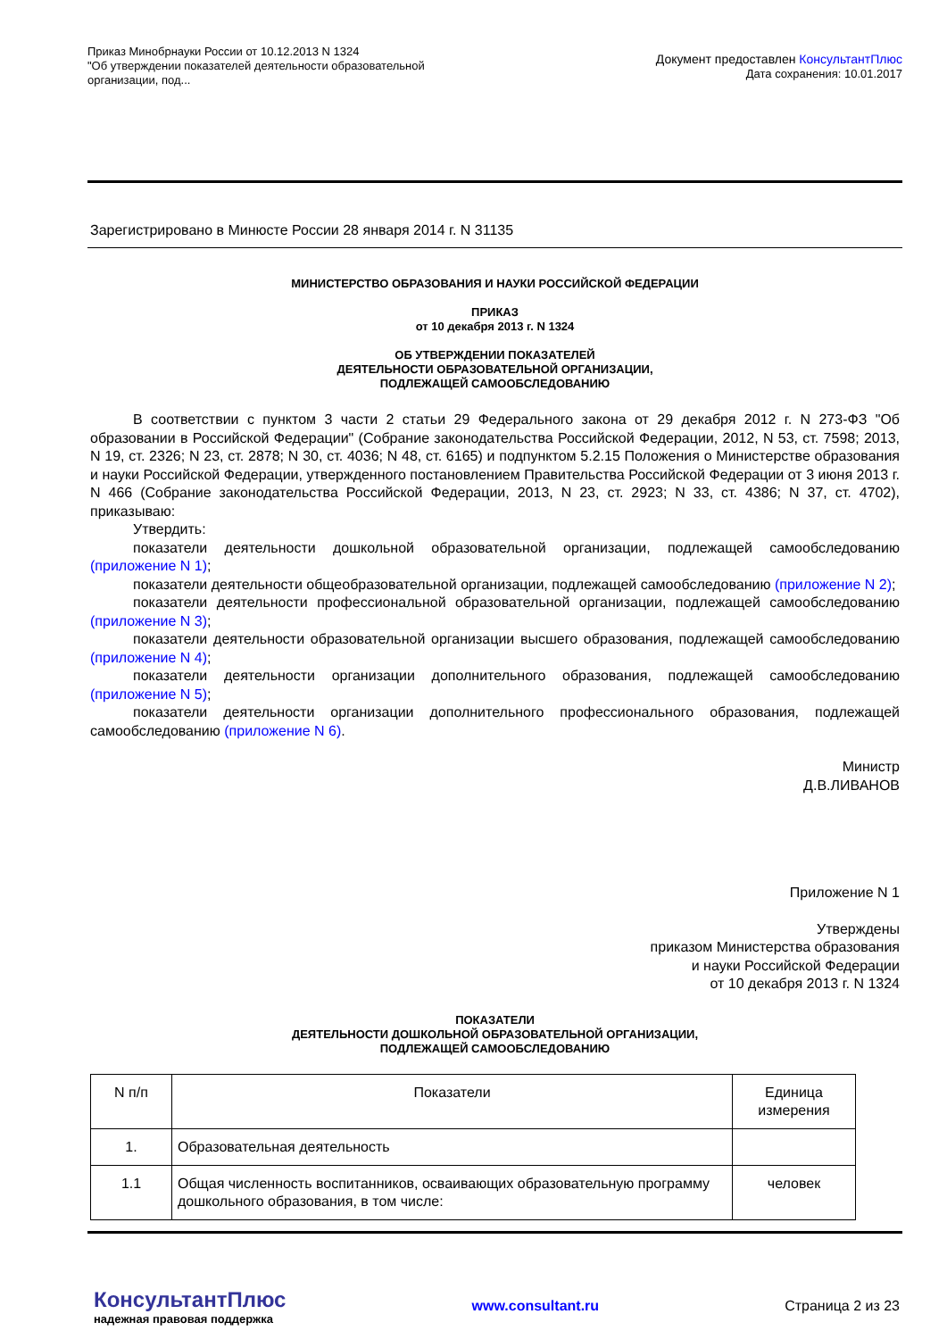Приказ Минобрнауки России от 10.12.2013 N 1324
"Об утверждении показателей деятельности образовательной
организации, под...
Документ предоставлен КонсультантПлюс
Дата сохранения: 10.01.2017
Зарегистрировано в Минюсте России 28 января 2014 г. N 31135
МИНИСТЕРСТВО ОБРАЗОВАНИЯ И НАУКИ РОССИЙСКОЙ ФЕДЕРАЦИИ
ПРИКАЗ
от 10 декабря 2013 г. N 1324
ОБ УТВЕРЖДЕНИИ ПОКАЗАТЕЛЕЙ
ДЕЯТЕЛЬНОСТИ ОБРАЗОВАТЕЛЬНОЙ ОРГАНИЗАЦИИ,
ПОДЛЕЖАЩЕЙ САМООБСЛЕДОВАНИЮ
В соответствии с пунктом 3 части 2 статьи 29 Федерального закона от 29 декабря 2012 г. N 273-ФЗ "Об образовании в Российской Федерации" (Собрание законодательства Российской Федерации, 2012, N 53, ст. 7598; 2013, N 19, ст. 2326; N 23, ст. 2878; N 30, ст. 4036; N 48, ст. 6165) и подпунктом 5.2.15 Положения о Министерстве образования и науки Российской Федерации, утвержденного постановлением Правительства Российской Федерации от 3 июня 2013 г. N 466 (Собрание законодательства Российской Федерации, 2013, N 23, ст. 2923; N 33, ст. 4386; N 37, ст. 4702), приказываю:
Утвердить:
показатели деятельности дошкольной образовательной организации, подлежащей самообследованию (приложение N 1);
показатели деятельности общеобразовательной организации, подлежащей самообследованию (приложение N 2);
показатели деятельности профессиональной образовательной организации, подлежащей самообследованию (приложение N 3);
показатели деятельности образовательной организации высшего образования, подлежащей самообследованию (приложение N 4);
показатели деятельности организации дополнительного образования, подлежащей самообследованию (приложение N 5);
показатели деятельности организации дополнительного профессионального образования, подлежащей самообследованию (приложение N 6).
Министр
Д.В.ЛИВАНОВ
Приложение N 1
Утверждены
приказом Министерства образования
и науки Российской Федерации
от 10 декабря 2013 г. N 1324
ПОКАЗАТЕЛИ
ДЕЯТЕЛЬНОСТИ ДОШКОЛЬНОЙ ОБРАЗОВАТЕЛЬНОЙ ОРГАНИЗАЦИИ,
ПОДЛЕЖАЩЕЙ САМООБСЛЕДОВАНИЮ
| N п/п | Показатели | Единица измерения |
| --- | --- | --- |
| 1. | Образовательная деятельность | |
| 1.1 | Общая численность воспитанников, осваивающих образовательную программу дошкольного образования, в том числе: | человек |
КонсультантПлюс
надежная правовая поддержка
www.consultant.ru Страница 2 из 23